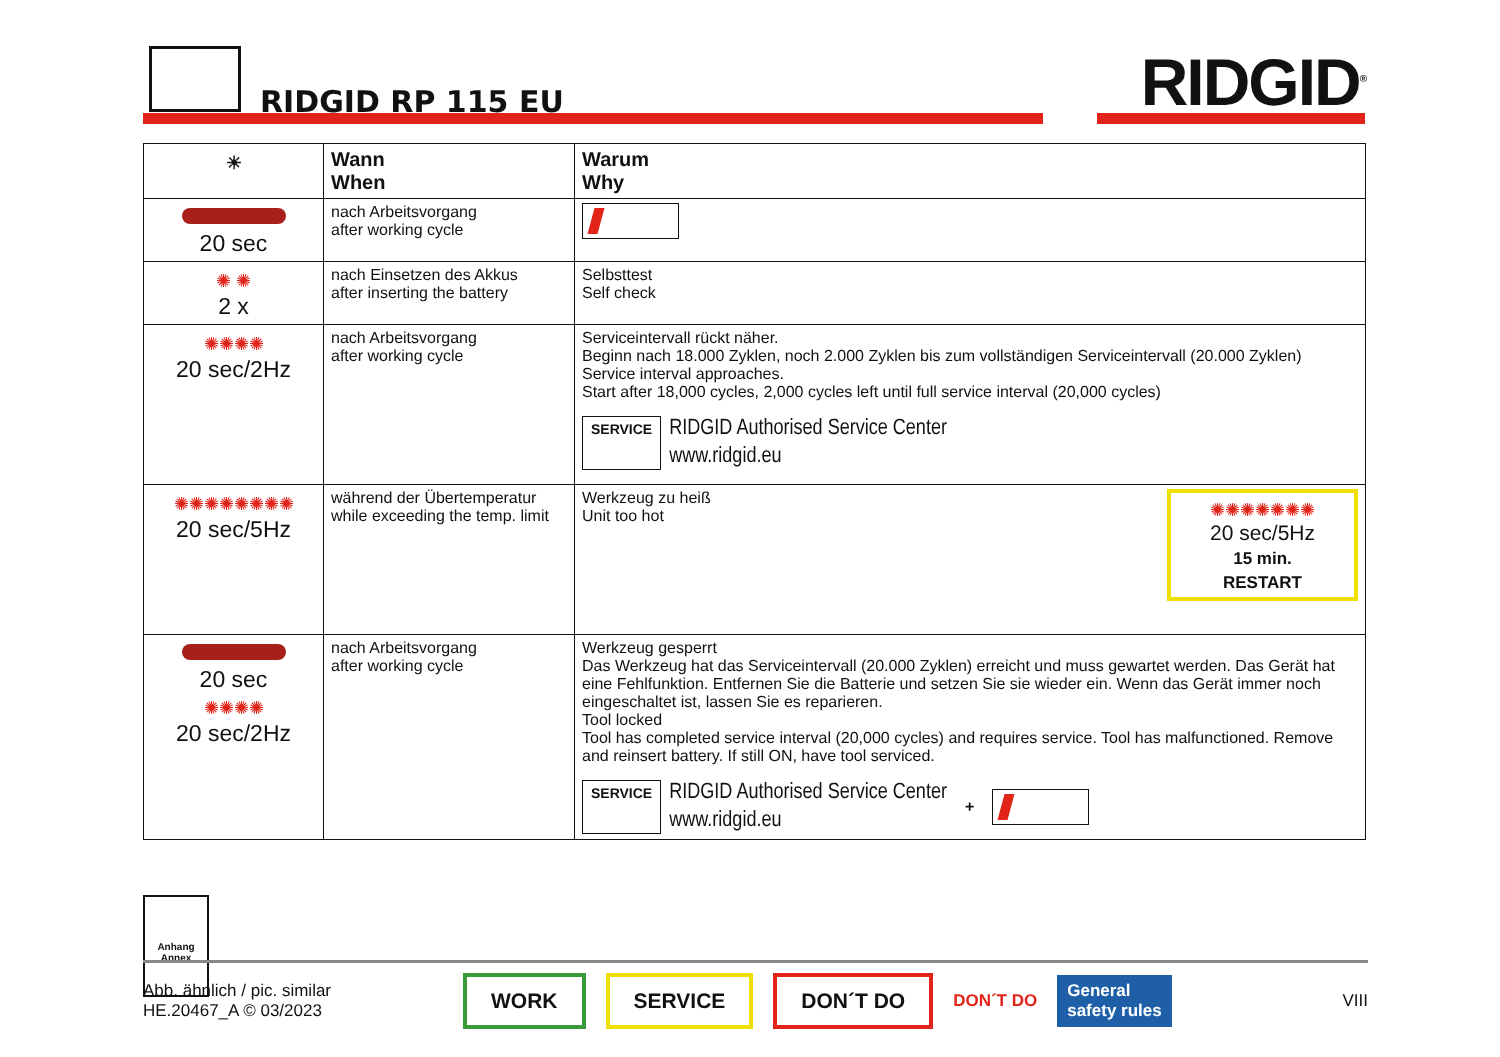RIDGID RP 115 EU RIDGID<sup>®</sup>
| ☀ | Wann When | Warum Why |
| --- | --- | --- |
| 20 sec | nach Arbeitsvorgang after working cycle | |
| ✺ ✺ 2 x | nach Einsetzen des Akkus after inserting the battery | Selbsttest Self check |
| ✺✺✺✺ 20 sec/2Hz | nach Arbeitsvorgang after working cycle | Serviceintervall rückt näher. Beginn nach 18.000 Zyklen, noch 2.000 Zyklen bis zum vollständigen Serviceintervall (20.000 Zyklen) Service interval approaches. Start after 18,000 cycles, 2,000 cycles left until full service interval (20,000 cycles) SERVICE RIDGID Authorised Service Center www.ridgid.eu |
| ✺✺✺✺✺✺✺✺ 20 sec/5Hz | während der Übertemperatur while exceeding the temp. limit | ✺✺✺✺✺✺✺ 20 sec/5Hz 15 min. RESTART Werkzeug zu heiß Unit too hot |
| 20 sec ✺✺✺✺ 20 sec/2Hz | nach Arbeitsvorgang after working cycle | Werkzeug gesperrt Das Werkzeug hat das Serviceintervall (20.000 Zyklen) erreicht und muss gewartet werden. Das Gerät hat eine Fehlfunktion. Entfernen Sie die Batterie und setzen Sie sie wieder ein. Wenn das Gerät immer noch eingeschaltet ist, lassen Sie es reparieren. Tool locked Tool has completed service interval (20,000 cycles) and requires service. Tool has malfunctioned. Remove and reinsert battery. If still ON, have tool serviced. SERVICE RIDGID Authorised Service Center www.ridgid.eu + |
Anhang
Annex
Abb. ähnlich / pic. similar
HE.20467_A © 03/2023
WORK SERVICE DON´T DO DON´T DO General
safety rules VIII